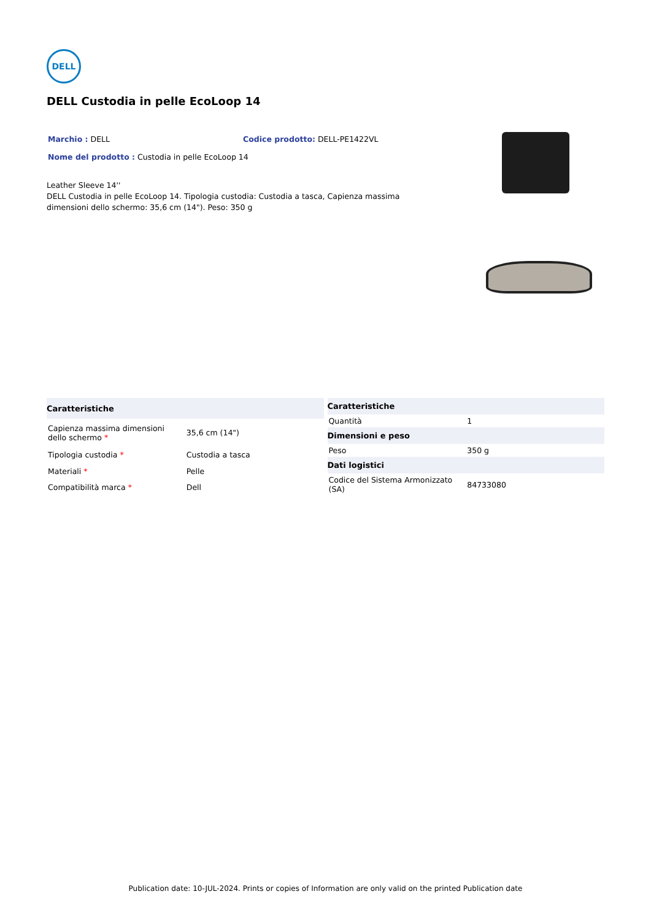DELL
DELL Custodia in pelle EcoLoop 14
Marchio : DELL Codice prodotto: DELL-PE1422VL
Nome del prodotto : Custodia in pelle EcoLoop 14
Leather Sleeve 14''
DELL Custodia in pelle EcoLoop 14. Tipologia custodia: Custodia a tasca, Capienza massima dimensioni dello schermo: 35,6 cm (14"). Peso: 350 g
| Caratteristiche | |
| --- | --- |
| Capienza massima dimensioni dello schermo * | 35,6 cm (14") |
| Tipologia custodia * | Custodia a tasca |
| Materiali * | Pelle |
| Compatibilità marca * | Dell |
| Caratteristiche | |
| --- | --- |
| Quantità | 1 |
| Dimensioni e peso | |
| Peso | 350 g |
| Dati logistici | |
| Codice del Sistema Armonizzato (SA) | 84733080 |
Publication date: 10-JUL-2024. Prints or copies of Information are only valid on the printed Publication date